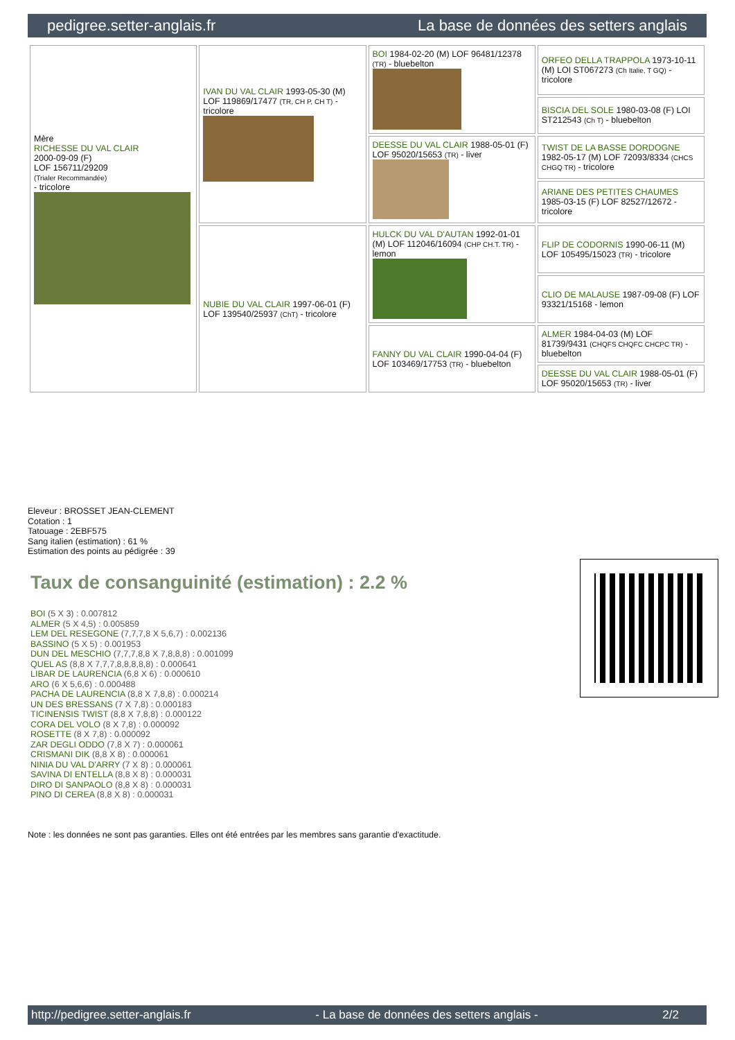pedigree.setter-anglais.fr La base de données des setters anglais
| Mère RICHESSE DU VAL CLAIR 2000-09-09 (F) LOF 156711/29209 (Trialer Recommandée) - tricolore | IVAN DU VAL CLAIR 1993-05-30 (M) LOF 119869/17477 (TR, CH P, CH T) - tricolore | BOI 1984-02-20 (M) LOF 96481/12378 (TR) - bluebelton | ORFEO DELLA TRAPPOLA 1973-10-11 (M) LOI ST067273 (Ch Italie, T GQ) - tricolore |
| | | | BISCIA DEL SOLE 1980-03-08 (F) LOI ST212543 (Ch T) - bluebelton |
| | | DEESSE DU VAL CLAIR 1988-05-01 (F) LOF 95020/15653 (TR) - liver | TWIST DE LA BASSE DORDOGNE 1982-05-17 (M) LOF 72093/8334 (CHCS CHGQ TR) - tricolore |
| | | | ARIANE DES PETITES CHAUMES 1985-03-15 (F) LOF 82527/12672 - tricolore |
| | NUBIE DU VAL CLAIR 1997-06-01 (F) LOF 139540/25937 (ChT) - tricolore | HULCK DU VAL D'AUTAN 1992-01-01 (M) LOF 112046/16094 (CHP CH.T. TR) - lemon | FLIP DE CODORNIS 1990-06-11 (M) LOF 105495/15023 (TR) - tricolore |
| | | | CLIO DE MALAUSE 1987-09-08 (F) LOF 93321/15168 - lemon |
| | | FANNY DU VAL CLAIR 1990-04-04 (F) LOF 103469/17753 (TR) - bluebelton | ALMER 1984-04-03 (M) LOF 81739/9431 (CHQFS CHQFC CHCPC TR) - bluebelton |
| | | | DEESSE DU VAL CLAIR 1988-05-01 (F) LOF 95020/15653 (TR) - liver |
Eleveur : BROSSET JEAN-CLEMENT
Cotation : 1
Tatouage : 2EBF575
Sang italien (estimation) : 61 %
Estimation des points au pédigrée : 39
Taux de consanguinité (estimation) : 2.2 %
BOI (5 X 3) : 0.007812
ALMER (5 X 4,5) : 0.005859
LEM DEL RESEGONE (7,7,7,8 X 5,6,7) : 0.002136
BASSINO (5 X 5) : 0.001953
DUN DEL MESCHIO (7,7,7,8,8 X 7,8,8,8) : 0.001099
QUEL AS (8,8 X 7,7,7,8,8,8,8,8) : 0.000641
LIBAR DE LAURENCIA (6,8 X 6) : 0.000610
ARO (6 X 5,6,6) : 0.000488
PACHA DE LAURENCIA (8,8 X 7,8,8) : 0.000214
UN DES BRESSANS (7 X 7,8) : 0.000183
TICINENSIS TWIST (8,8 X 7,8,8) : 0.000122
CORA DEL VOLO (8 X 7,8) : 0.000092
ROSETTE (8 X 7,8) : 0.000092
ZAR DEGLI ODDO (7,8 X 7) : 0.000061
CRISMANI DIK (8,8 X 8) : 0.000061
NINIA DU VAL D'ARRY (7 X 8) : 0.000061
SAVINA DI ENTELLA (8,8 X 8) : 0.000031
DIRO DI SANPAOLO (8,8 X 8) : 0.000031
PINO DI CEREA (8,8 X 8) : 0.000031
Note : les données ne sont pas garanties. Elles ont été entrées par les membres sans garantie d'exactitude.
http://pedigree.setter-anglais.fr - La base de données des setters anglais - 2/2